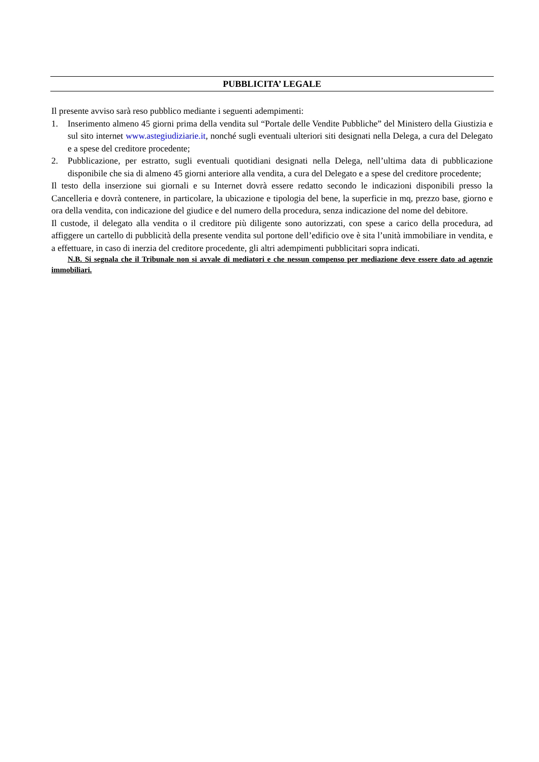PUBBLICITA’ LEGALE
Il presente avviso sarà reso pubblico mediante i seguenti adempimenti:
1. Inserimento almeno 45 giorni prima della vendita sul “Portale delle Vendite Pubbliche” del Ministero della Giustizia e sul sito internet www.astegiudiziarie.it, nonché sugli eventuali ulteriori siti designati nella Delega, a cura del Delegato e a spese del creditore procedente;
2. Pubblicazione, per estratto, sugli eventuali quotidiani designati nella Delega, nell’ultima data di pubblicazione disponibile che sia di almeno 45 giorni anteriore alla vendita, a cura del Delegato e a spese del creditore procedente;
Il testo della inserzione sui giornali e su Internet dovrà essere redatto secondo le indicazioni disponibili presso la Cancelleria e dovrà contenere, in particolare, la ubicazione e tipologia del bene, la superficie in mq, prezzo base, giorno e ora della vendita, con indicazione del giudice e del numero della procedura, senza indicazione del nome del debitore.
Il custode, il delegato alla vendita o il creditore più diligente sono autorizzati, con spese a carico della procedura, ad affiggere un cartello di pubblicità della presente vendita sul portone dell’edificio ove è sita l’unità immobiliare in vendita, e a effettuare, in caso di inerzia del creditore procedente, gli altri adempimenti pubblicitari sopra indicati.
N.B. Si segnala che il Tribunale non si avvale di mediatori e che nessun compenso per mediazione deve essere dato ad agenzie immobiliari.